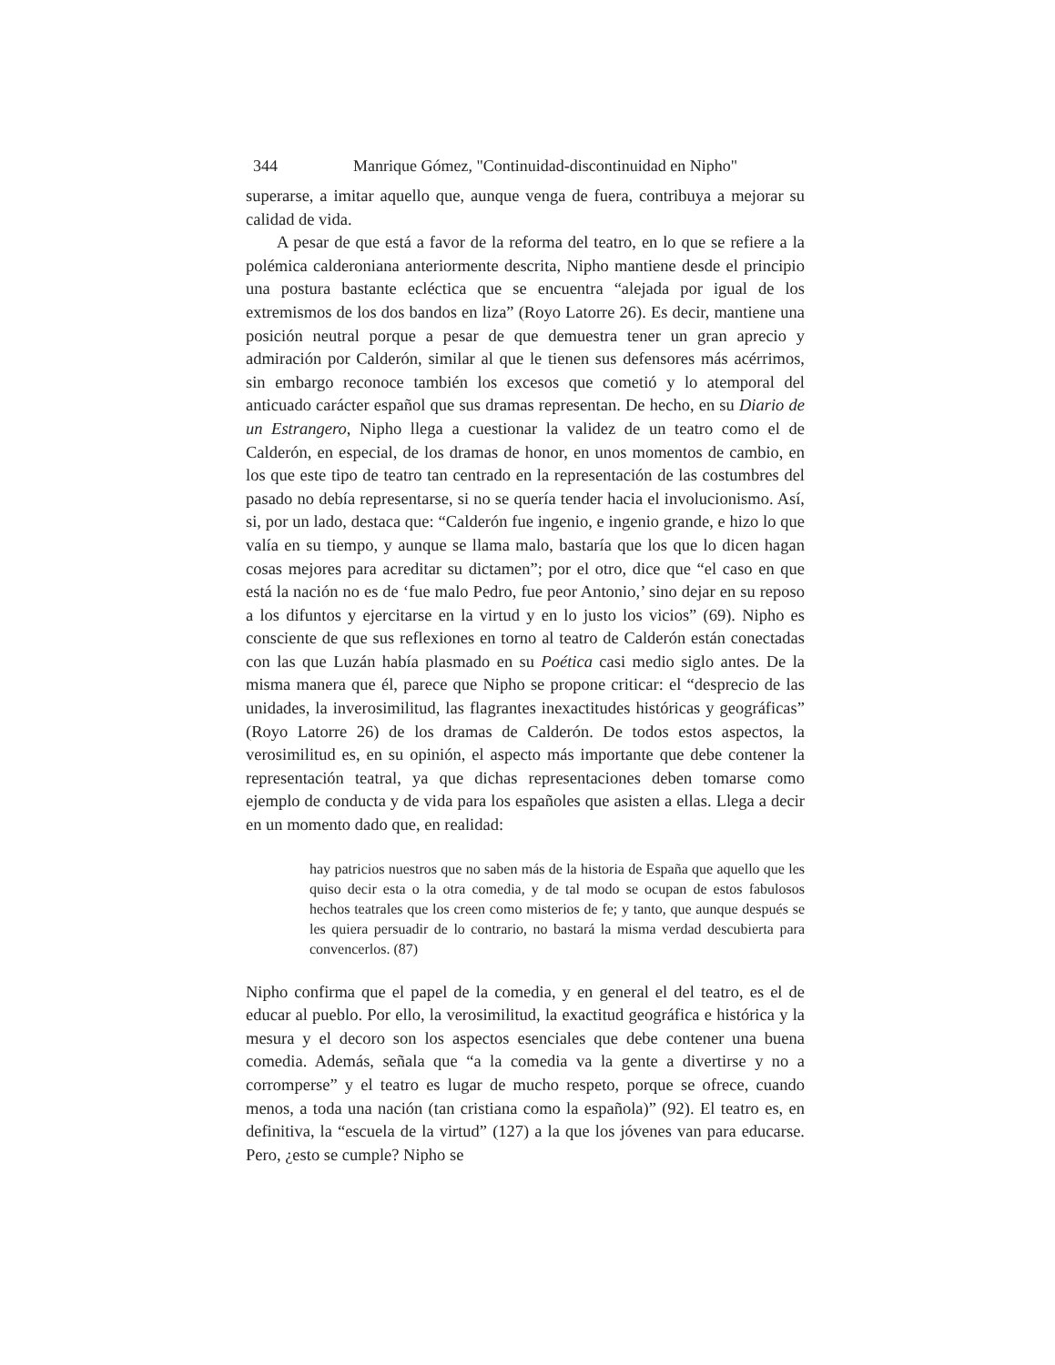344 Manrique Gómez, "Continuidad-discontinuidad en Nipho"
superarse, a imitar aquello que, aunque venga de fuera, contribuya a mejorar su calidad de vida.
A pesar de que está a favor de la reforma del teatro, en lo que se refiere a la polémica calderoniana anteriormente descrita, Nipho mantiene desde el principio una postura bastante ecléctica que se encuentra “alejada por igual de los extremismos de los dos bandos en liza” (Royo Latorre 26). Es decir, mantiene una posición neutral porque a pesar de que demuestra tener un gran aprecio y admiración por Calderón, similar al que le tienen sus defensores más acérrimos, sin embargo reconoce también los excesos que cometió y lo atemporal del anticuado carácter español que sus dramas representan. De hecho, en su Diario de un Estrangero, Nipho llega a cuestionar la validez de un teatro como el de Calderón, en especial, de los dramas de honor, en unos momentos de cambio, en los que este tipo de teatro tan centrado en la representación de las costumbres del pasado no debía representarse, si no se quería tender hacia el involucionismo. Así, si, por un lado, destaca que: “Calderón fue ingenio, e ingenio grande, e hizo lo que valía en su tiempo, y aunque se llama malo, bastaría que los que lo dicen hagan cosas mejores para acreditar su dictamen”; por el otro, dice que “el caso en que está la nación no es de ‘fue malo Pedro, fue peor Antonio,’ sino dejar en su reposo a los difuntos y ejercitarse en la virtud y en lo justo los vicios” (69). Nipho es consciente de que sus reflexiones en torno al teatro de Calderón están conectadas con las que Luzán había plasmado en su Poética casi medio siglo antes. De la misma manera que él, parece que Nipho se propone criticar: el “desprecio de las unidades, la inverosimilitud, las flagrantes inexactitudes históricas y geográficas” (Royo Latorre 26) de los dramas de Calderón. De todos estos aspectos, la verosimilitud es, en su opinión, el aspecto más importante que debe contener la representación teatral, ya que dichas representaciones deben tomarse como ejemplo de conducta y de vida para los españoles que asisten a ellas. Llega a decir en un momento dado que, en realidad:
hay patricios nuestros que no saben más de la historia de España que aquello que les quiso decir esta o la otra comedia, y de tal modo se ocupan de estos fabulosos hechos teatrales que los creen como misterios de fe; y tanto, que aunque después se les quiera persuadir de lo contrario, no bastará la misma verdad descubierta para convencerlos. (87)
Nipho confirma que el papel de la comedia, y en general el del teatro, es el de educar al pueblo. Por ello, la verosimilitud, la exactitud geográfica e histórica y la mesura y el decoro son los aspectos esenciales que debe contener una buena comedia. Además, señala que “a la comedia va la gente a divertirse y no a corromperse” y el teatro es lugar de mucho respeto, porque se ofrece, cuando menos, a toda una nación (tan cristiana como la española)” (92). El teatro es, en definitiva, la “escuela de la virtud” (127) a la que los jóvenes van para educarse. Pero, ¿esto se cumple? Nipho se